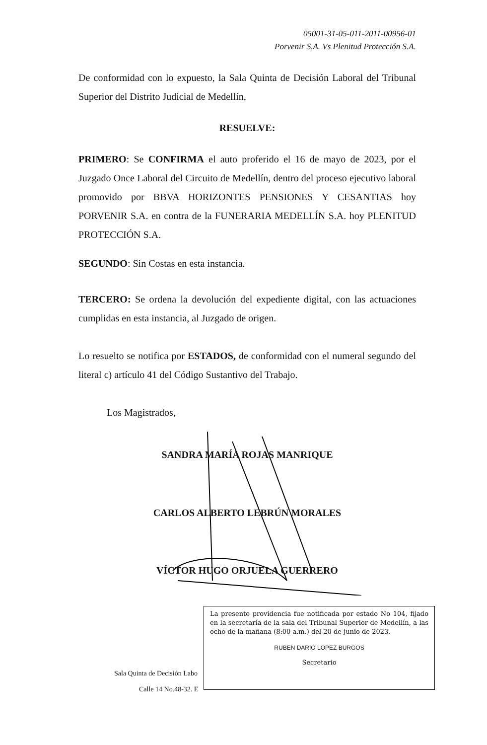05001-31-05-011-2011-00956-01
Porvenir S.A. Vs Plenitud Protección S.A.
De conformidad con lo expuesto, la Sala Quinta de Decisión Laboral del Tribunal Superior del Distrito Judicial de Medellín,
RESUELVE:
PRIMERO: Se CONFIRMA el auto proferido el 16 de mayo de 2023, por el Juzgado Once Laboral del Circuito de Medellín, dentro del proceso ejecutivo laboral promovido por BBVA HORIZONTES PENSIONES Y CESANTIAS hoy PORVENIR S.A. en contra de la FUNERARIA MEDELLÍN S.A. hoy PLENITUD PROTECCIÓN S.A.
SEGUNDO: Sin Costas en esta instancia.
TERCERO: Se ordena la devolución del expediente digital, con las actuaciones cumplidas en esta instancia, al Juzgado de origen.
Lo resuelto se notifica por ESTADOS, de conformidad con el numeral segundo del literal c) artículo 41 del Código Sustantivo del Trabajo.
Los Magistrados,
SANDRA MARÍA ROJAS MANRIQUE
CARLOS ALBERTO LEBRÚN MORALES
VÍCTOR HUGO ORJUELA GUERRERO
Sala Quinta de Decisión Labo
Calle 14 No.48-32. E
La presente providencia fue notificada por estado No 104, fijado en la secretaría de la sala del Tribunal Superior de Medellín, a las ocho de la mañana (8:00 a.m.) del 20 de junio de 2023.
RUBEN DARIO LOPEZ BURGOS
Secretario